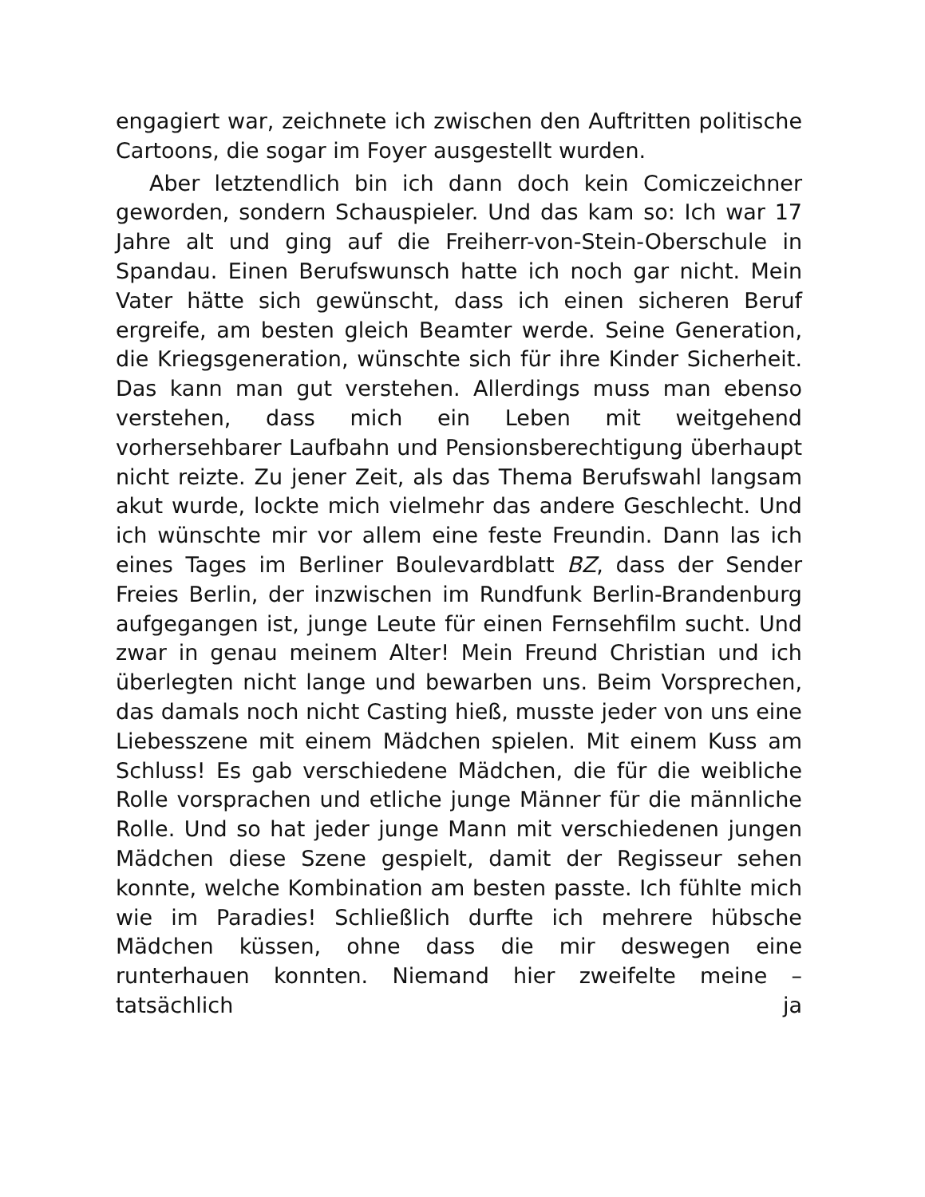engagiert war, zeichnete ich zwischen den Auftritten politische Cartoons, die sogar im Foyer ausgestellt wurden.
Aber letztendlich bin ich dann doch kein Comiczeichner geworden, sondern Schauspieler. Und das kam so: Ich war 17 Jahre alt und ging auf die Freiherr-von-Stein-Oberschule in Spandau. Einen Berufswunsch hatte ich noch gar nicht. Mein Vater hätte sich gewünscht, dass ich einen sicheren Beruf ergreife, am besten gleich Beamter werde. Seine Generation, die Kriegsgeneration, wünschte sich für ihre Kinder Sicherheit. Das kann man gut verstehen. Allerdings muss man ebenso verstehen, dass mich ein Leben mit weitgehend vorhersehbarer Laufbahn und Pensionsberechtigung überhaupt nicht reizte. Zu jener Zeit, als das Thema Berufswahl langsam akut wurde, lockte mich vielmehr das andere Geschlecht. Und ich wünschte mir vor allem eine feste Freundin. Dann las ich eines Tages im Berliner Boulevardblatt BZ, dass der Sender Freies Berlin, der inzwischen im Rundfunk Berlin-Brandenburg aufgegangen ist, junge Leute für einen Fernsehfilm sucht. Und zwar in genau meinem Alter! Mein Freund Christian und ich überlegten nicht lange und bewarben uns. Beim Vorsprechen, das damals noch nicht Casting hieß, musste jeder von uns eine Liebesszene mit einem Mädchen spielen. Mit einem Kuss am Schluss! Es gab verschiedene Mädchen, die für die weibliche Rolle vorsprachen und etliche junge Männer für die männliche Rolle. Und so hat jeder junge Mann mit verschiedenen jungen Mädchen diese Szene gespielt, damit der Regisseur sehen konnte, welche Kombination am besten passte. Ich fühlte mich wie im Paradies! Schließlich durfte ich mehrere hübsche Mädchen küssen, ohne dass die mir deswegen eine runterhauen konnten. Niemand hier zweifelte meine – tatsächlich ja